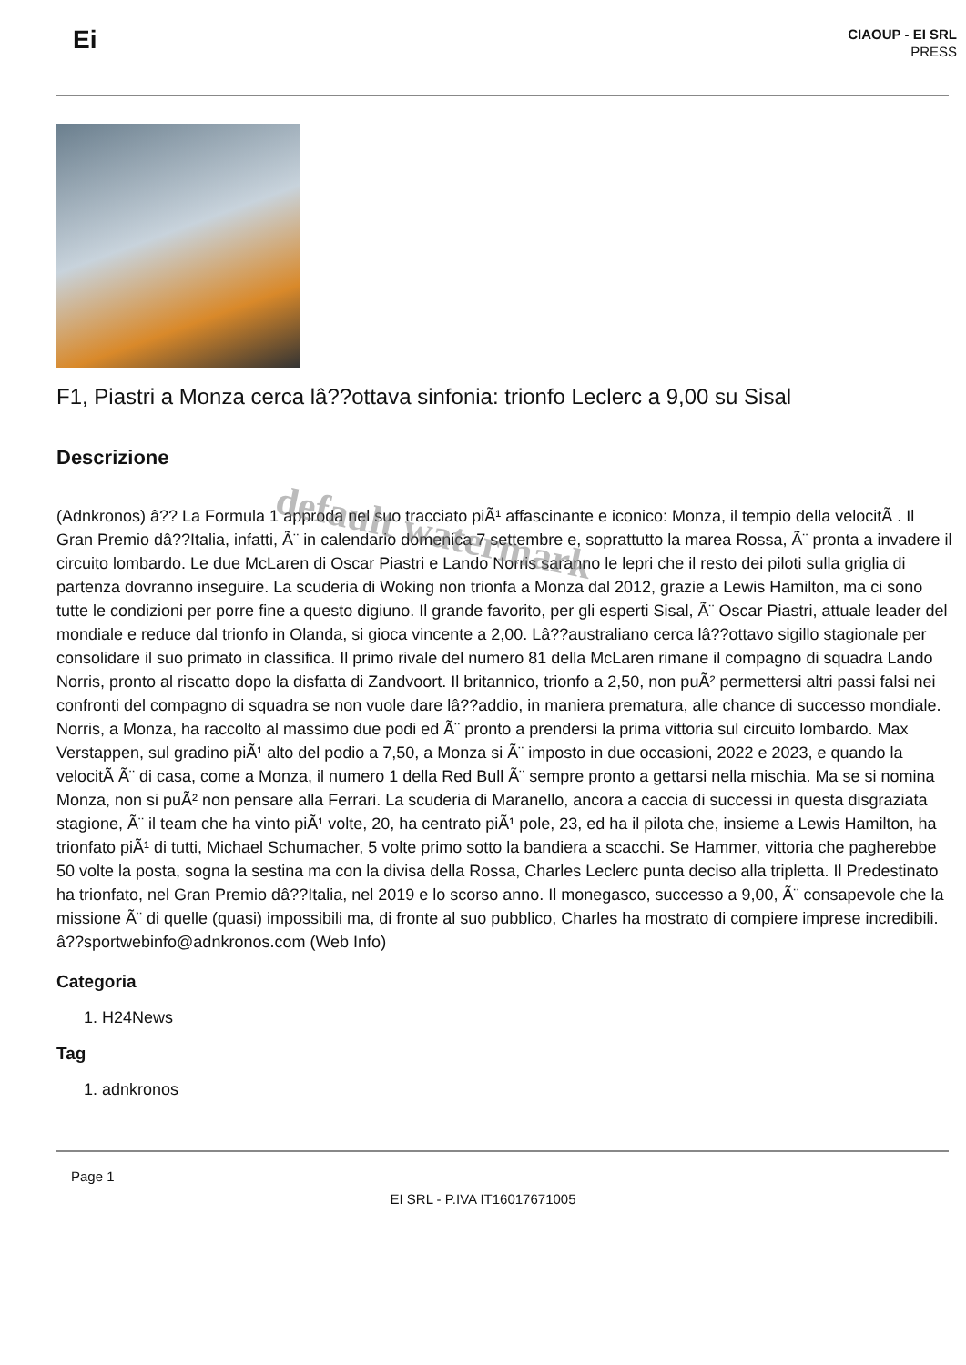Ei
CIAOUP - EI SRL
PRESS
F1, Piastri a Monza cerca lâ??ottava sinfonia: trionfo Leclerc a 9,00 su Sisal
Descrizione
(Adnkronos) â?? La Formula 1 approda nel suo tracciato piÃ¹ affascinante e iconico: Monza, il tempio della velocitÃ . Il Gran Premio dâ??Italia, infatti, Ã¨ in calendario domenica 7 settembre e, soprattutto la marea Rossa, Ã¨ pronta a invadere il circuito lombardo. Le due McLaren di Oscar Piastri e Lando Norris saranno le lepri che il resto dei piloti sulla griglia di partenza dovranno inseguire. La scuderia di Woking non trionfa a Monza dal 2012, grazie a Lewis Hamilton, ma ci sono tutte le condizioni per porre fine a questo digiuno. Il grande favorito, per gli esperti Sisal, Ã¨ Oscar Piastri, attuale leader del mondiale e reduce dal trionfo in Olanda, si gioca vincente a 2,00. Lâ??australiano cerca lâ??ottavo sigillo stagionale per consolidare il suo primato in classifica. Il primo rivale del numero 81 della McLaren rimane il compagno di squadra Lando Norris, pronto al riscatto dopo la disfatta di Zandvoort. Il britannico, trionfo a 2,50, non puÃ² permettersi altri passi falsi nei confronti del compagno di squadra se non vuole dare lâ??addio, in maniera prematura, alle chance di successo mondiale. Norris, a Monza, ha raccolto al massimo due podi ed Ã¨ pronto a prendersi la prima vittoria sul circuito lombardo. Max Verstappen, sul gradino piÃ¹ alto del podio a 7,50, a Monza si Ã¨ imposto in due occasioni, 2022 e 2023, e quando la velocitÃ Ã¨ di casa, come a Monza, il numero 1 della Red Bull Ã¨ sempre pronto a gettarsi nella mischia. Ma se si nomina Monza, non si puÃ² non pensare alla Ferrari. La scuderia di Maranello, ancora a caccia di successi in questa disgraziata stagione, Ã¨ il team che ha vinto piÃ¹ volte, 20, ha centrato piÃ¹ pole, 23, ed ha il pilota che, insieme a Lewis Hamilton, ha trionfato piÃ¹ di tutti, Michael Schumacher, 5 volte primo sotto la bandiera a scacchi. Se Hammer, vittoria che pagherebbe 50 volte la posta, sogna la sestina ma con la divisa della Rossa, Charles Leclerc punta deciso alla tripletta. Il Predestinato ha trionfato, nel Gran Premio dâ??Italia, nel 2019 e lo scorso anno. Il monegasco, successo a 9,00, Ã¨ consapevole che la missione Ã¨ di quelle (quasi) impossibili ma, di fronte al suo pubblico, Charles ha mostrato di compiere imprese incredibili. â??sportwebinfo@adnkronos.com (Web Info)
Categoria
1. H24News
Tag
1. adnkronos
default watermark
Page 1
EI SRL - P.IVA IT16017671005